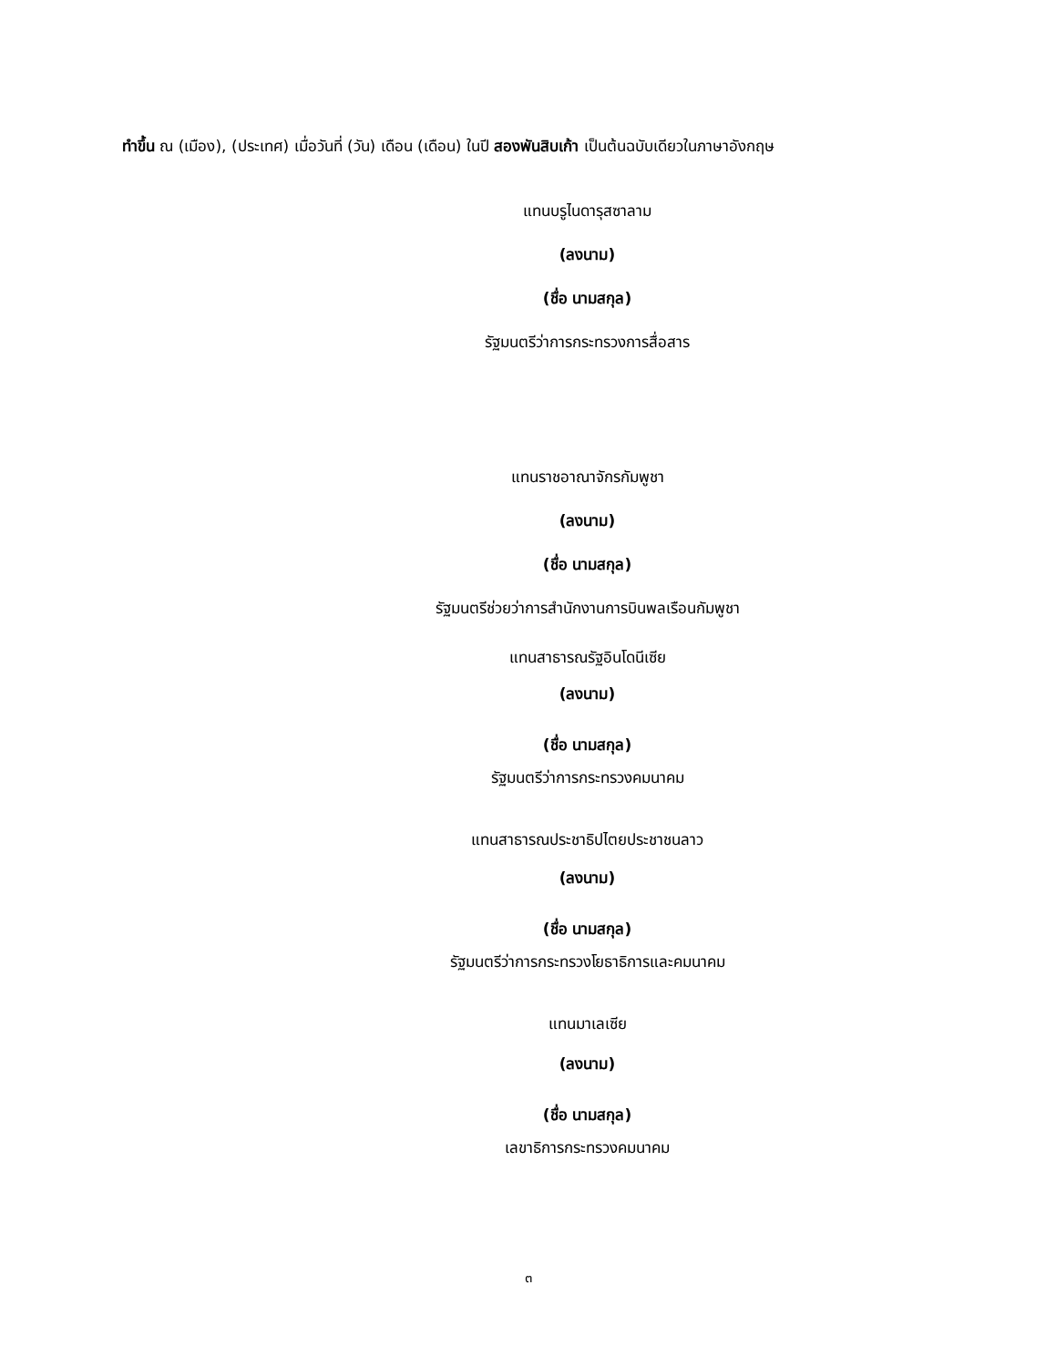ทำขึ้น ณ (เมือง), (ประเทศ) เมื่อวันที่ (วัน) เดือน (เดือน) ในปี สองพันสิบเก้า เป็นต้นฉบับเดียวในภาษาอังกฤษ
แทนบรูไนดารุสซาลาม
(ลงนาม)
(ชื่อ นามสกุล)
รัฐมนตรีว่าการกระทรวงการสื่อสาร
แทนราชอาณาจักรกัมพูชา
(ลงนาม)
(ชื่อ นามสกุล)
รัฐมนตรีช่วยว่าการสำนักงานการบินพลเรือนกัมพูชา
แทนสาธารณรัฐอินโดนีเซีย
(ลงนาม)
(ชื่อ นามสกุล)
รัฐมนตรีว่าการกระทรวงคมนาคม
แทนสาธารณประชาธิปไตยประชาชนลาว
(ลงนาม)
(ชื่อ นามสกุล)
รัฐมนตรีว่าการกระทรวงโยธาธิการและคมนาคม
แทนมาเลเซีย
(ลงนาม)
(ชื่อ นามสกุล)
เลขาธิการกระทรวงคมนาคม
๓